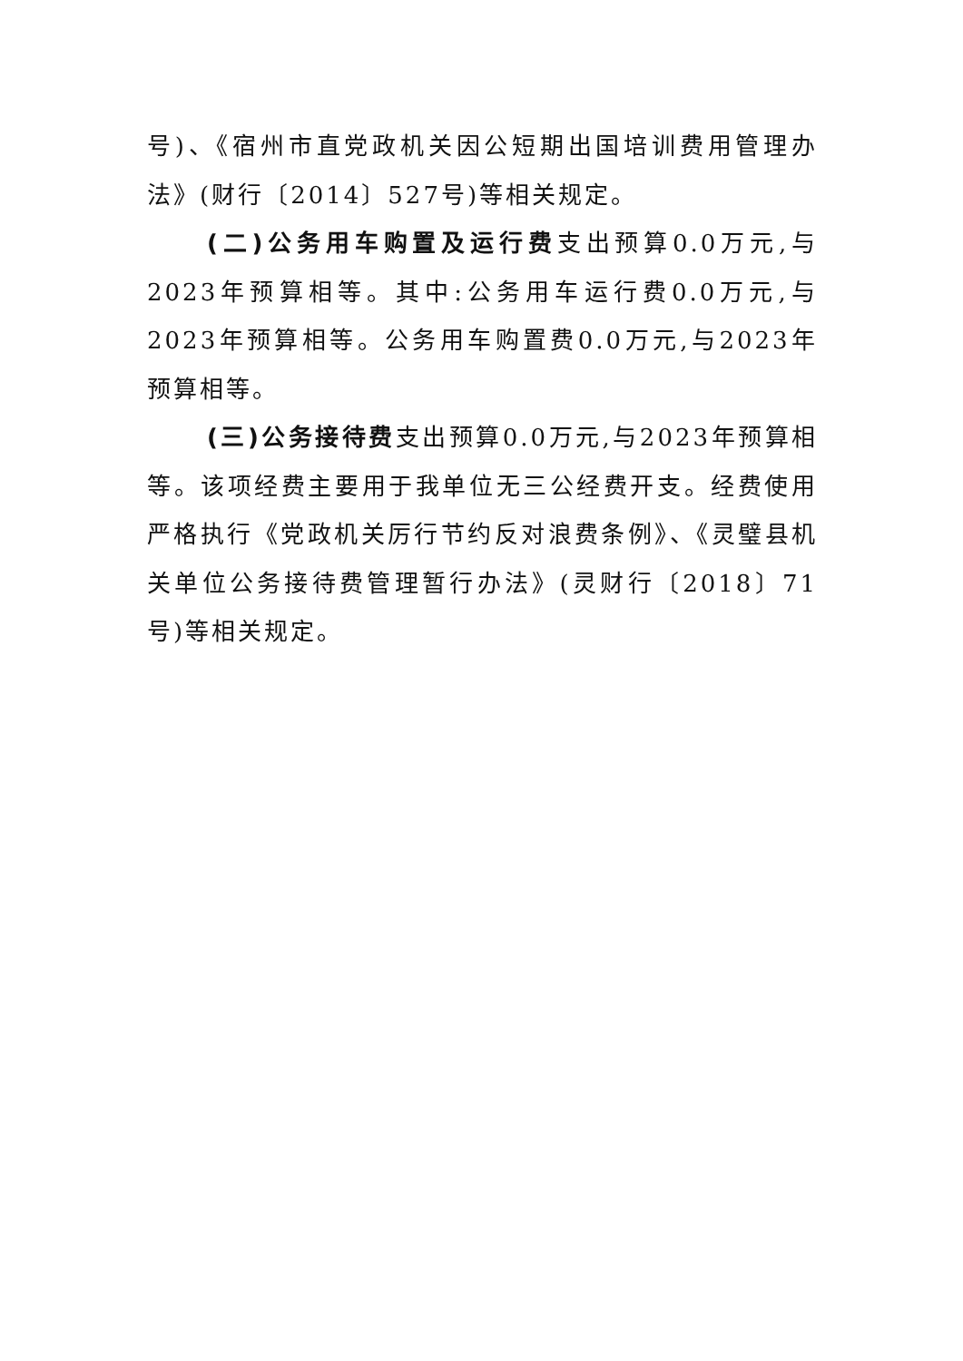号)、《宿州市直党政机关因公短期出国培训费用管理办法》(财行〔2014〕527号)等相关规定。
(二)公务用车购置及运行费支出预算0.0万元,与2023年预算相等。其中:公务用车运行费0.0万元,与2023年预算相等。公务用车购置费0.0万元,与2023年预算相等。
(三)公务接待费支出预算0.0万元,与2023年预算相等。该项经费主要用于我单位无三公经费开支。经费使用严格执行《党政机关厉行节约反对浪费条例》、《灵璧县机关单位公务接待费管理暂行办法》(灵财行〔2018〕71号)等相关规定。